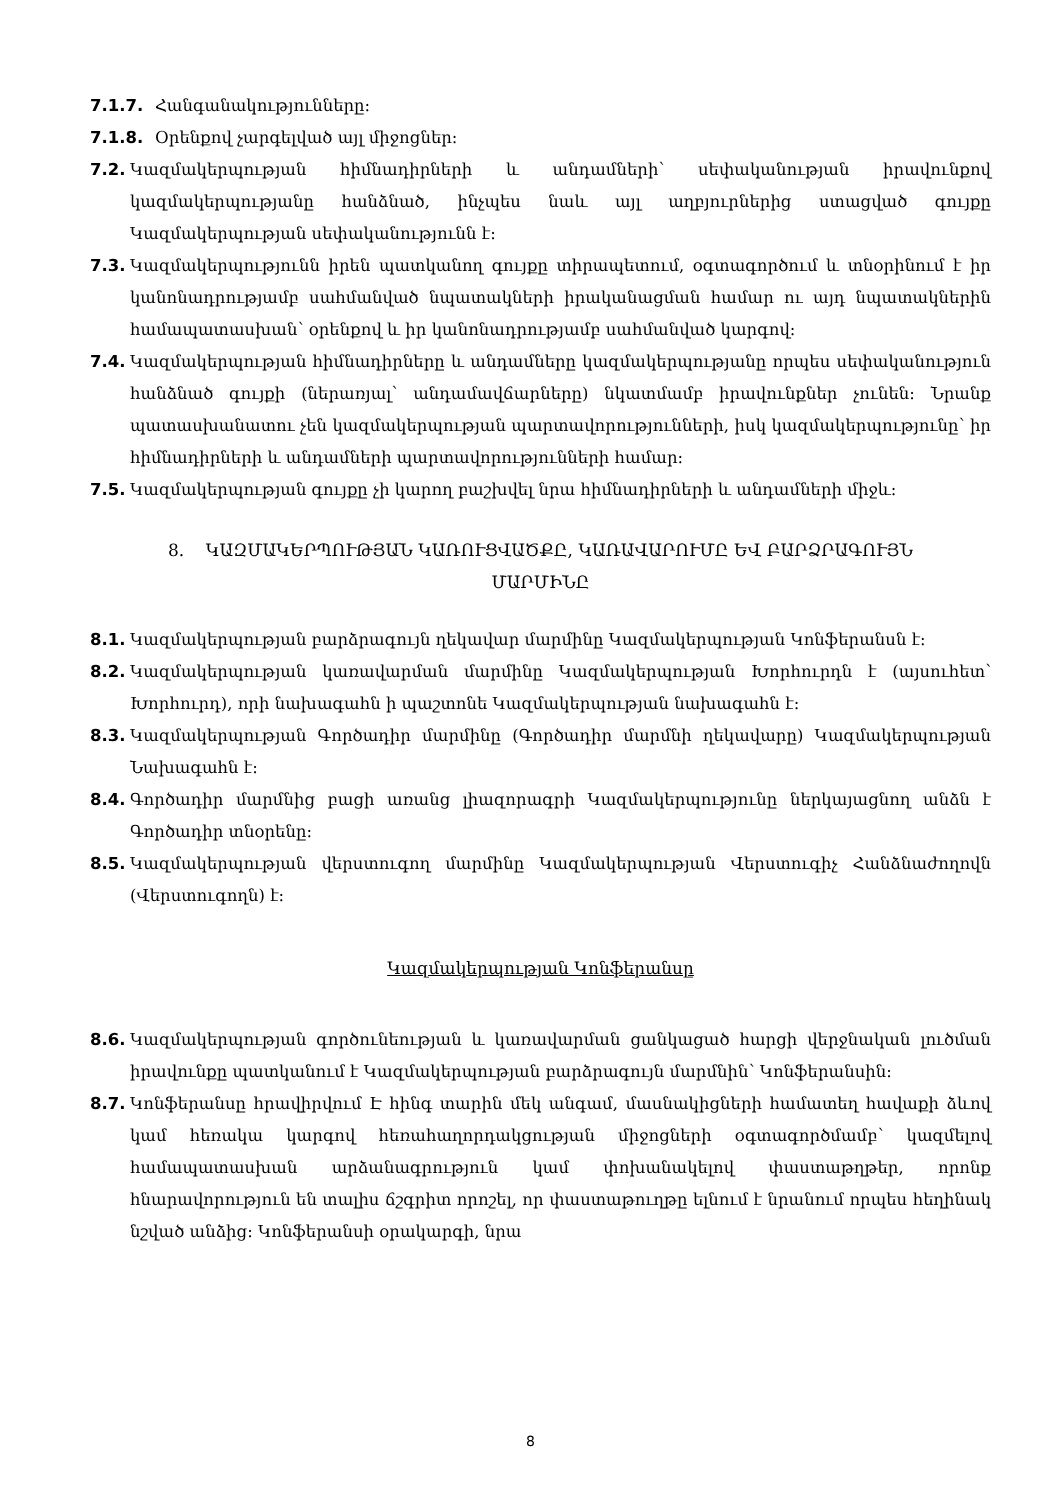7.1.7. Հանգանակությունները։
7.1.8. Օրենքով չարգելված այլ միջոցներ։
7.2. Կազմակերպության հիմնադիրների և անդամների՝ սեփականության իրավունքով կազմակերպությանը հանձնած, ինչպես նաև այլ աղբյուրներից ստացված գույքը Կազմակերպության սեփականությունն է։
7.3. Կազմակերպությունն իրեն պատկանող գույքը տիրապետում, օգտագործում և տնօրինում է իր կանոնադրությամբ սահմանված նպատակների իրականացման համար ու այդ նպատակներին համապատասխան՝ օրենքով և իր կանոնադրությամբ սահմանված կարգով։
7.4. Կազմակերպության հիմնադիրները և անդամները կազմակերպությանը որպես սեփականություն հանձնած գույքի (ներառյալ՝ անդամավճարները) նկատմամբ իրավունքներ չունեն։ Նրանք պատասխանատու չեն կազմակերպության պարտավորությունների, իսկ կազմակերպությունը՝ իր հիմնադիրների և անդամների պարտավորությունների համար։
7.5. Կազմակերպության գույքը չի կարող բաշխվել նրա հիմնադիրների և անդամների միջև։
8. ԿԱԶՄԱԿԵՐՊՈՒԹՅԱՆ ԿԱՌՈՒՑՎԱԾՔԸ, ԿԱՌԱՎԱՐՈՒՄԸ ԵՎ ԲԱՐՁՐԱԳՈՒՅՆ
ՄԱՐՄԻՆԸ
8.1. Կազմակերպության բարձրագույն ղեկավար մարմինը Կազմակերպության Կոնֆերանսն է։
8.2. Կազմակերպության կառավարման մարմինը Կազմակերպության Խորհուրդն է (այսուհետ՝ Խորհուրդ), որի նախագահն ի պաշտոնե Կազմակերպության նախագահն է։
8.3. Կազմակերպության Գործադիր մարմինը (Գործադիր մարմնի ղեկավարը) Կազմակերպության Նախագահն է։
8.4. Գործադիր մարմնից բացի առանց լիազորագրի Կազմակերպությունը ներկայացնող անձն է Գործադիր տնօրենը։
8.5. Կազմակերպության վերստուգող մարմինը Կազմակերպության Վերստուգիչ Հանձնաժողովն (Վերստուգողն) է։
Կազմակերպության Կոնֆերանսը
8.6. Կազմակերպության գործունեության և կառավարման ցանկացած հարցի վերջնական լուծման իրավունքը պատկանում է Կազմակերպության բարձրագույն մարմնին՝ Կոնֆերանսին։
8.7. Կոնֆերանսը հրավիրվում Է հինգ տարին մեկ անգամ, մասնակիցների համատեղ հավաքի ձևով կամ հեռակա կարգով հեռահաղորդակցության միջոցների օգտագործմամբ՝ կազմելով համապատասխան արձանագրություն կամ փոխանակելով փաստաթղթեր, որոնք հնարավորություն են տալիս ճշգրիտ որոշել, որ փաստաթուղթը ելնում է նրանում որպես հեղինակ նշված անձից։ Կոնֆերանսի օրակարգի, նրա
8